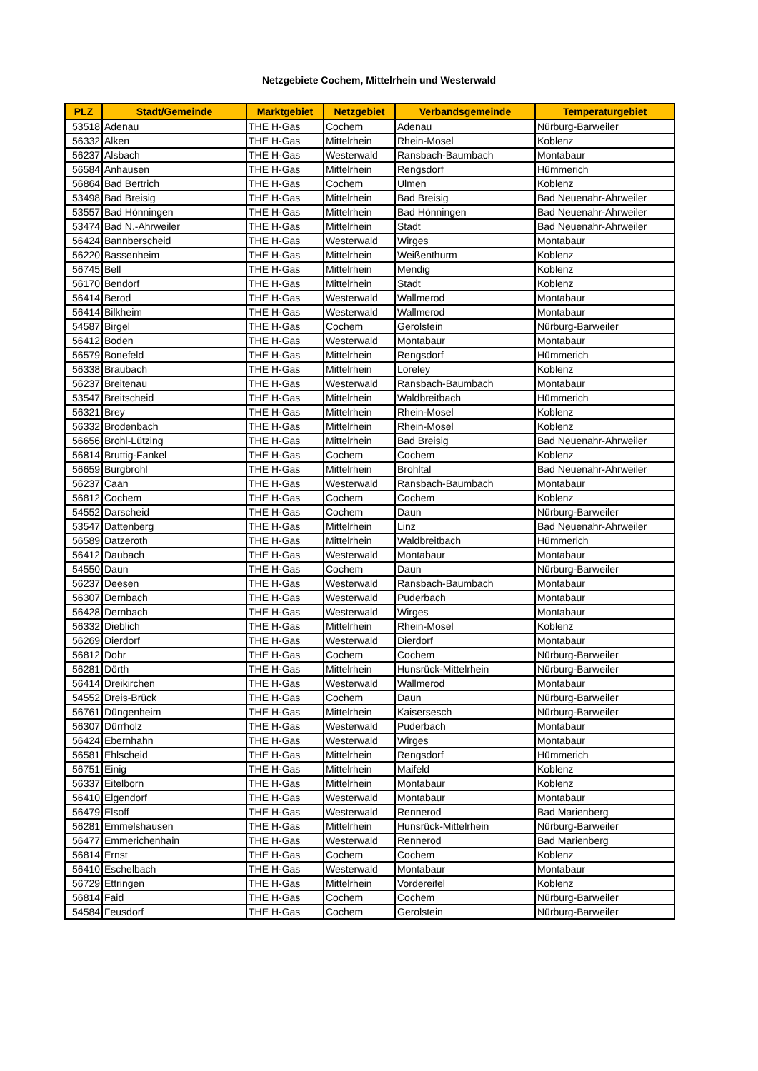Netzgebiete Cochem, Mittelrhein und Westerwald
| PLZ | Stadt/Gemeinde | Marktgebiet | Netzgebiet | Verbandsgemeinde | Temperaturgebiet |
| --- | --- | --- | --- | --- | --- |
| 53518 | Adenau | THE H-Gas | Cochem | Adenau | Nürburg-Barweiler |
| 56332 | Alken | THE H-Gas | Mittelrhein | Rhein-Mosel | Koblenz |
| 56237 | Alsbach | THE H-Gas | Westerwald | Ransbach-Baumbach | Montabaur |
| 56584 | Anhausen | THE H-Gas | Mittelrhein | Rengsdorf | Hümmerich |
| 56864 | Bad Bertrich | THE H-Gas | Cochem | Ulmen | Koblenz |
| 53498 | Bad Breisig | THE H-Gas | Mittelrhein | Bad Breisig | Bad Neuenahr-Ahrweiler |
| 53557 | Bad Hönningen | THE H-Gas | Mittelrhein | Bad Hönningen | Bad Neuenahr-Ahrweiler |
| 53474 | Bad N.-Ahrweiler | THE H-Gas | Mittelrhein | Stadt | Bad Neuenahr-Ahrweiler |
| 56424 | Bannberscheid | THE H-Gas | Westerwald | Wirges | Montabaur |
| 56220 | Bassenheim | THE H-Gas | Mittelrhein | Weißenthurm | Koblenz |
| 56745 | Bell | THE H-Gas | Mittelrhein | Mendig | Koblenz |
| 56170 | Bendorf | THE H-Gas | Mittelrhein | Stadt | Koblenz |
| 56414 | Berod | THE H-Gas | Westerwald | Wallmerod | Montabaur |
| 56414 | Bilkheim | THE H-Gas | Westerwald | Wallmerod | Montabaur |
| 54587 | Birgel | THE H-Gas | Cochem | Gerolstein | Nürburg-Barweiler |
| 56412 | Boden | THE H-Gas | Westerwald | Montabaur | Montabaur |
| 56579 | Bonefeld | THE H-Gas | Mittelrhein | Rengsdorf | Hümmerich |
| 56338 | Braubach | THE H-Gas | Mittelrhein | Loreley | Koblenz |
| 56237 | Breitenau | THE H-Gas | Westerwald | Ransbach-Baumbach | Montabaur |
| 53547 | Breitscheid | THE H-Gas | Mittelrhein | Waldbreitbach | Hümmerich |
| 56321 | Brey | THE H-Gas | Mittelrhein | Rhein-Mosel | Koblenz |
| 56332 | Brodenbach | THE H-Gas | Mittelrhein | Rhein-Mosel | Koblenz |
| 56656 | Brohl-Lützing | THE H-Gas | Mittelrhein | Bad Breisig | Bad Neuenahr-Ahrweiler |
| 56814 | Bruttig-Fankel | THE H-Gas | Cochem | Cochem | Koblenz |
| 56659 | Burgbrohl | THE H-Gas | Mittelrhein | Brohltal | Bad Neuenahr-Ahrweiler |
| 56237 | Caan | THE H-Gas | Westerwald | Ransbach-Baumbach | Montabaur |
| 56812 | Cochem | THE H-Gas | Cochem | Cochem | Koblenz |
| 54552 | Darscheid | THE H-Gas | Cochem | Daun | Nürburg-Barweiler |
| 53547 | Dattenberg | THE H-Gas | Mittelrhein | Linz | Bad Neuenahr-Ahrweiler |
| 56589 | Datzeroth | THE H-Gas | Mittelrhein | Waldbreitbach | Hümmerich |
| 56412 | Daubach | THE H-Gas | Westerwald | Montabaur | Montabaur |
| 54550 | Daun | THE H-Gas | Cochem | Daun | Nürburg-Barweiler |
| 56237 | Deesen | THE H-Gas | Westerwald | Ransbach-Baumbach | Montabaur |
| 56307 | Dernbach | THE H-Gas | Westerwald | Puderbach | Montabaur |
| 56428 | Dernbach | THE H-Gas | Westerwald | Wirges | Montabaur |
| 56332 | Dieblich | THE H-Gas | Mittelrhein | Rhein-Mosel | Koblenz |
| 56269 | Dierdorf | THE H-Gas | Westerwald | Dierdorf | Montabaur |
| 56812 | Dohr | THE H-Gas | Cochem | Cochem | Nürburg-Barweiler |
| 56281 | Dörth | THE H-Gas | Mittelrhein | Hunsrück-Mittelrhein | Nürburg-Barweiler |
| 56414 | Dreikirchen | THE H-Gas | Westerwald | Wallmerod | Montabaur |
| 54552 | Dreis-Brück | THE H-Gas | Cochem | Daun | Nürburg-Barweiler |
| 56761 | Düngenheim | THE H-Gas | Mittelrhein | Kaisersesch | Nürburg-Barweiler |
| 56307 | Dürrholz | THE H-Gas | Westerwald | Puderbach | Montabaur |
| 56424 | Ebernhahn | THE H-Gas | Westerwald | Wirges | Montabaur |
| 56581 | Ehlscheid | THE H-Gas | Mittelrhein | Rengsdorf | Hümmerich |
| 56751 | Einig | THE H-Gas | Mittelrhein | Maifeld | Koblenz |
| 56337 | Eitelborn | THE H-Gas | Mittelrhein | Montabaur | Koblenz |
| 56410 | Elgendorf | THE H-Gas | Westerwald | Montabaur | Montabaur |
| 56479 | Elsoff | THE H-Gas | Westerwald | Rennerod | Bad Marienberg |
| 56281 | Emmelshausen | THE H-Gas | Mittelrhein | Hunsrück-Mittelrhein | Nürburg-Barweiler |
| 56477 | Emmerichenhain | THE H-Gas | Westerwald | Rennerod | Bad Marienberg |
| 56814 | Ernst | THE H-Gas | Cochem | Cochem | Koblenz |
| 56410 | Eschelbach | THE H-Gas | Westerwald | Montabaur | Montabaur |
| 56729 | Ettringen | THE H-Gas | Mittelrhein | Vordereifel | Koblenz |
| 56814 | Faid | THE H-Gas | Cochem | Cochem | Nürburg-Barweiler |
| 54584 | Feusdorf | THE H-Gas | Cochem | Gerolstein | Nürburg-Barweiler |